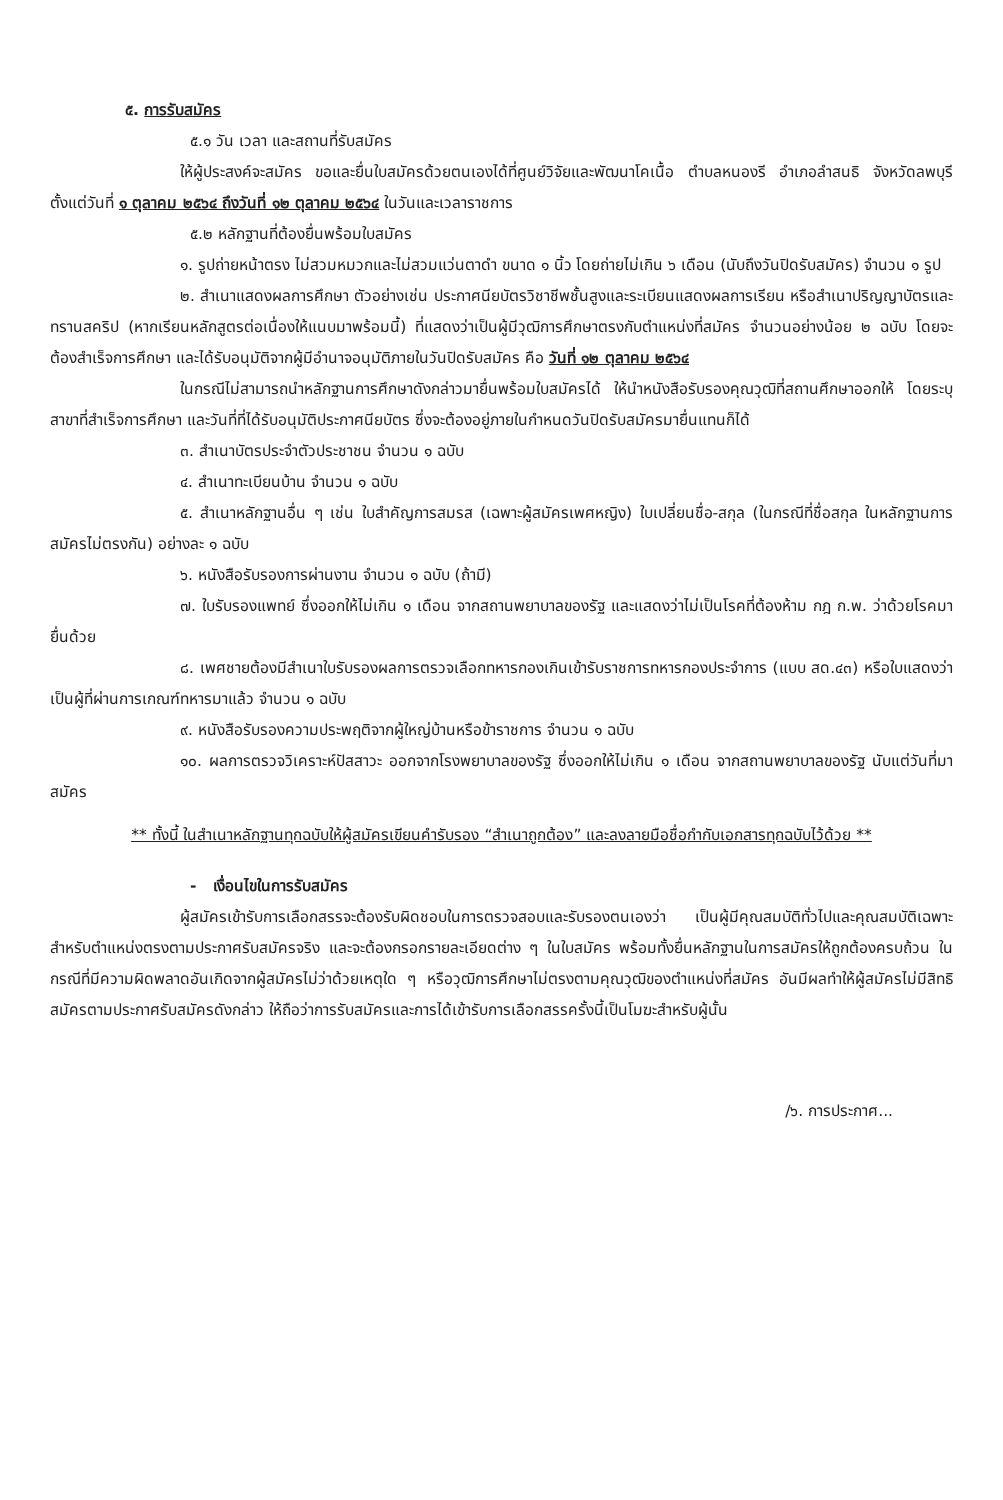๕. การรับสมัคร
๕.๑ วัน เวลา และสถานที่รับสมัคร
ให้ผู้ประสงค์จะสมัคร ขอและยื่นใบสมัครด้วยตนเองได้ที่ศูนย์วิจัยและพัฒนาโคเนื้อ ตำบลหนองรี อำเภอลำสนธิ จังหวัดลพบุรี ตั้งแต่วันที่ ๑ ตุลาคม ๒๕๖๔ ถึงวันที่ ๑๒ ตุลาคม ๒๕๖๔ ในวันและเวลาราชการ
๕.๒ หลักฐานที่ต้องยื่นพร้อมใบสมัคร
๑. รูปถ่ายหน้าตรง ไม่สวมหมวกและไม่สวมแว่นตาดำ ขนาด ๑ นิ้ว โดยถ่ายไม่เกิน ๖ เดือน (นับถึงวันปิดรับสมัคร) จำนวน ๑ รูป
๒. สำเนาแสดงผลการศึกษา ตัวอย่างเช่น ประกาศนียบัตรวิชาชีพชั้นสูงและระเบียนแสดงผลการเรียน หรือสำเนาปริญญาบัตรและทรานสคริป (หากเรียนหลักสูตรต่อเนื่องให้แนบมาพร้อมนี้) ที่แสดงว่าเป็นผู้มีวุฒิการศึกษาตรงกับตำแหน่งที่สมัคร จำนวนอย่างน้อย ๒ ฉบับ โดยจะต้องสำเร็จการศึกษา และได้รับอนุมัติจากผู้มีอำนาจอนุมัติภายในวันปิดรับสมัคร คือ วันที่ ๑๒ ตุลาคม ๒๕๖๔
ในกรณีไม่สามารถนำหลักฐานการศึกษาดังกล่าวมายื่นพร้อมใบสมัครได้ ให้นำหนังสือรับรองคุณวุฒิที่สถานศึกษาออกให้ โดยระบุสาขาที่สำเร็จการศึกษา และวันที่ที่ได้รับอนุมัติประกาศนียบัตร ซึ่งจะต้องอยู่ภายในกำหนดวันปิดรับสมัครมายื่นแทนก็ได้
๓. สำเนาบัตรประจำตัวประชาชน จำนวน ๑ ฉบับ
๔. สำเนาทะเบียนบ้าน จำนวน ๑ ฉบับ
๕. สำเนาหลักฐานอื่น ๆ เช่น ใบสำคัญการสมรส (เฉพาะผู้สมัครเพศหญิง) ใบเปลี่ยนชื่อ-สกุล (ในกรณีที่ชื่อสกุล ในหลักฐานการสมัครไม่ตรงกัน) อย่างละ ๑ ฉบับ
๖. หนังสือรับรองการผ่านงาน จำนวน ๑ ฉบับ (ถ้ามี)
๗. ใบรับรองแพทย์ ซึ่งออกให้ไม่เกิน ๑ เดือน จากสถานพยาบาลของรัฐ และแสดงว่าไม่เป็นโรคที่ต้องห้าม กฎ ก.พ. ว่าด้วยโรคมายื่นด้วย
๘. เพศชายต้องมีสำเนาใบรับรองผลการตรวจเลือกทหารกองเกินเข้ารับราชการทหารกองประจำการ (แบบ สด.๔๓) หรือใบแสดงว่าเป็นผู้ที่ผ่านการเกณฑ์ทหารมาแล้ว จำนวน ๑ ฉบับ
๙. หนังสือรับรองความประพฤติจากผู้ใหญ่บ้านหรือข้าราชการ จำนวน ๑ ฉบับ
๑๐. ผลการตรวจวิเคราะห์ปัสสาวะ ออกจากโรงพยาบาลของรัฐ ซึ่งออกให้ไม่เกิน ๑ เดือน จากสถานพยาบาลของรัฐ นับแต่วันที่มาสมัคร
** ทั้งนี้ ในสำเนาหลักฐานทุกฉบับให้ผู้สมัครเขียนคำรับรอง “สำเนาถูกต้อง” และลงลายมือชื่อกำกับเอกสารทุกฉบับไว้ด้วย **
- เงื่อนไขในการรับสมัคร
ผู้สมัครเข้ารับการเลือกสรรจะต้องรับผิดชอบในการตรวจสอบและรับรองตนเองว่า เป็นผู้มีคุณสมบัติทั่วไปและคุณสมบัติเฉพาะสำหรับตำแหน่งตรงตามประกาศรับสมัครจริง และจะต้องกรอกรายละเอียดต่าง ๆ ในใบสมัคร พร้อมทั้งยื่นหลักฐานในการสมัครให้ถูกต้องครบถ้วน ในกรณีที่มีความผิดพลาดอันเกิดจากผู้สมัครไม่ว่าด้วยเหตุใด ๆ หรือวุฒิการศึกษาไม่ตรงตามคุณวุฒิของตำแหน่งที่สมัคร อันมีผลทำให้ผู้สมัครไม่มีสิทธิสมัครตามประกาศรับสมัครดังกล่าว ให้ถือว่าการรับสมัครและการได้เข้ารับการเลือกสรรครั้งนี้เป็นโมฆะสำหรับผู้นั้น
/๖. การประกาศ...